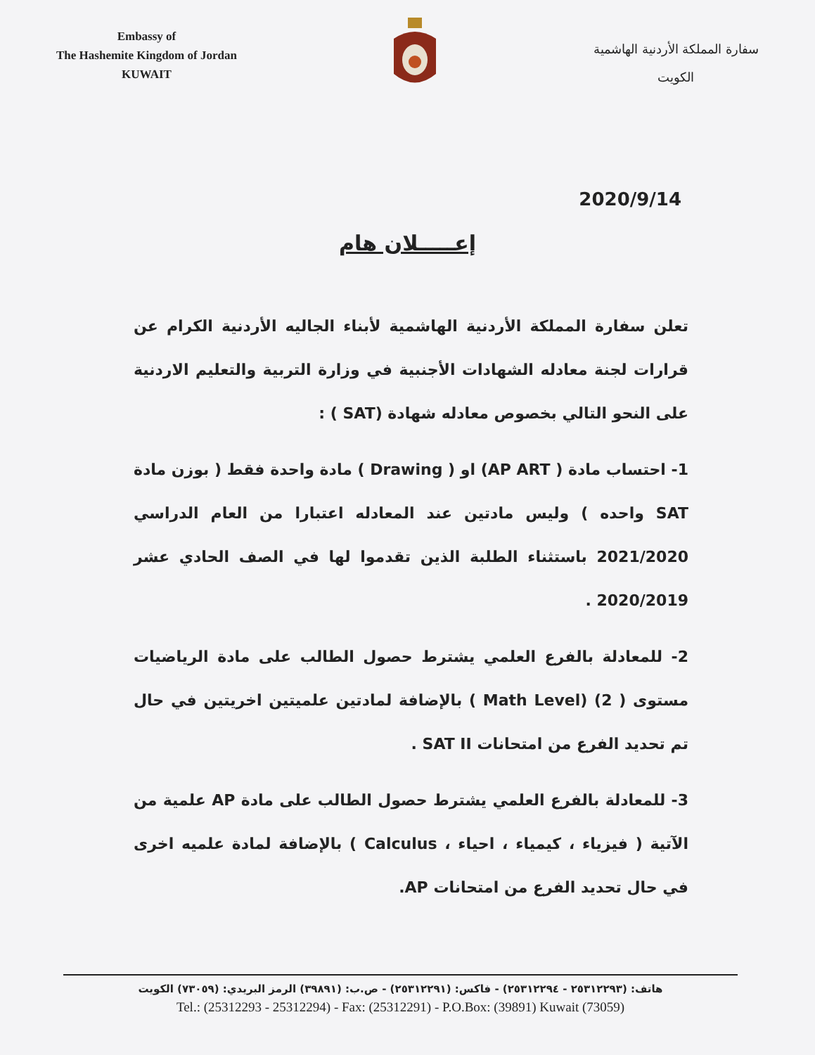Embassy of
The Hashemite Kingdom of Jordan
KUWAIT
سفارة المملكة الأردنية الهاشمية
الكويت
2020/9/14
إعـــــلان هام
تعلن سفارة المملكة الأردنية الهاشمية لأبناء الجاليه الأردنية الكرام عن قرارات لجنة معادله الشهادات الأجنبية في وزارة التربية والتعليم الاردنية على النحو التالي بخصوص معادله شهادة (SAT ) :
1- احتساب مادة ( AP ART) او ( Drawing ) مادة واحدة فقط ( بوزن مادة SAT واحده ) وليس مادتين عند المعادله اعتبارا من العام الدراسي 2021/2020 باستثناء الطلبة الذين تقدموا لها في الصف الحادي عشر 2020/2019 .
2- للمعادلة بالفرع العلمي يشترط حصول الطالب على مادة الرياضيات مستوى ( 2) (Math Level ) بالإضافة لمادتين علميتين اخريتين في حال تم تحديد الفرع من امتحانات SAT II .
3- للمعادلة بالفرع العلمي يشترط حصول الطالب على مادة AP علمية من الآتية ( فيزياء ، كيمياء ، احياء ، Calculus ) بالإضافة لمادة علميه اخرى في حال تحديد الفرع من امتحانات AP.
هاتف: (٢٥٣١٢٢٩٣ - ٢٥٣١٢٢٩٤) - فاكس: (٢٥٣١٢٢٩١) - ص.ب: (٣٩٨٩١) الرمز البريدي: (٧٣٠٥٩) الكويت
Tel.: (25312293 - 25312294) - Fax: (25312291) - P.O.Box: (39891) Kuwait (73059)